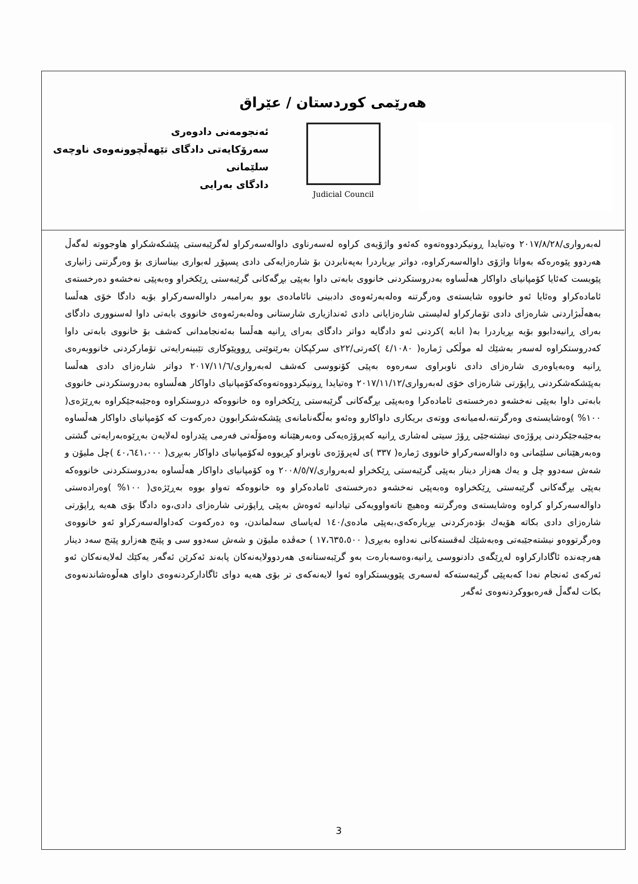هەرێمی کوردستان / عێراق
ئەنجومەنی دادوەری
سەرۆکایەتی دادگای تێهەڵچوونەوەی ناوچەی
سلێمانی
دادگای بەرایی
Judicial Council
لەبەرواری/٢٠١٧/٨/٢٨ وەتیایدا ڕونیکردووەتەوە کەئەو واژۆیەی کراوە لەسەرناوی داوالەسەرکراو لەگرێبەستی پێشکەشکراو هاوجووتە لەگەڵ هەردوو پێوەرەکە بەواتا واژۆی داوالەسەرکراوە، دواتر بڕیاردرا بەپەنابردن بۆ شارەزایەکی دادی پسپۆڕ لەبواری بیناسازی بۆ وەرگرتنی زانیاری پێویست کەئایا کۆمپانیای داواکار هەڵساوە بەدروستکردنی خانووی بابەتی داوا بەپێی بڕگەکانی گرێبەستی ڕێکخراو وەبەپێی نەخشەو دەرخستەی ئامادەکراو وەئایا ئەو خانووە شایستەی وەرگرتنە وەلەبەرئەوەی دادبینی نائامادەی بوو بەرامبەر داوالەسەرکراو بۆیە دادگا خۆی هەڵسا بەهەڵبژاردنی شارەزای دادی تۆمارکراو لەلیستی شارەزایانی دادی ئەندازیاری شارستانی وەلەبەرئەوەی خانووی بابەتی داوا لەسنووری دادگای بەرای ڕانیەدابوو بۆیە بڕیاردرا بە( انابە )کردنی ئەو دادگایە دواتر دادگای بەرای ڕانیە هەڵسا بەئەنجامدانی کەشف بۆ خانووی بابەتی داوا کەدروستکراوە لەسەر بەشێك لە موڵکی ژمارە( ٤/١٠٨٠ )کەرتی/٢٢ی سرکپکان بەرێنوێنی ڕووپێوکاری تێبینەرایەتی تۆمارکردنی خانووبەرەی ڕانیە وەبەیاوەری شارەزای دادی ناوبراوی سەرەوە بەپێی کۆنووسی کەشف لەبەرواری/٢٠١٧/١١/٦ دواتر شارەزای دادی هەڵسا بەپێشکەشکردنی ڕاپۆرتی شارەزای خۆی لەبەرواری/٢٠١٧/١١/١٢ وەتیایدا ڕونیکردووەتەوەکەکۆمپانیای داواکار هەڵساوە بەدروستکردنی خانووی بابەتی داوا بەپێی نەخشەو دەرخستەی ئامادەکرا وەبەپێی بڕگەکانی گرێبەستی ڕێکخراوە وە خانووەکە دروستکراوە وەجێبەجێکراوە بەڕێژەی( ١٠٠% )وەشایستەی وەرگرتنە،لەمیانەی ووتەی بریکاری داواکارو وەئەو بەڵگەنامانەی پێشکەشکرابوون دەرکەوت کە کۆمپانیای داواکار هەڵساوە بەجێبەجێکردنی پرۆژەی نیشتەجێی ڕۆژ سیتی لەشاری ڕانیە کەپرۆژەیەکی وەبەرهێنانە وەمۆڵەتی فەرمی پێدراوە لەلایەن بەڕێوەبەرایەتی گشتی وەبەرهێنانی سلێمانی وە داوالەسەرکراو خانووی ژمارە( ٣٣٧ )ی لەپرۆژەی ناوبراو کڕیووە لەکۆمپانیای داواکار بەبڕی( ٤٠،٦٤١،٠٠٠ )چل ملیۆن و شەش سەدوو چل و یەك هەزار دینار بەپێی گرێبەستی ڕێکخراو لەبەرواری/٢٠٠٨/٥/٧ وە کۆمپانیای داواکار هەڵساوە بەدروستکردنی خانووەکە بەپێی بڕگەکانی گرێبەستی ڕێکخراوە وەبەپێی نەخشەو دەرخستەی ئامادەکراو وە خانووەکە تەواو بووە بەڕێژەی( ١٠٠% )وەرادەستی داوالەسەرکراو کراوە وەشایستەی وەرگرتنە وەهیچ ناتەواوویەکی تیادانیە ئەوەش بەپێی ڕاپۆرتی شارەزای دادی،وە دادگا بۆی هەیە ڕاپۆرتی شارەزای دادی بکاتە هۆیەك بۆدەرکردنی بڕیارەکەی،بەپێی مادەی/١٤٠ لەیاسای سەلماندن، وە دەرکەوت کەداوالەسەرکراو ئەو خانووەی وەرگرتووەو نیشتەجێبەتی وەبەشێك لەقستەکانی نەداوە بەبڕی( ١٧،٦٣٥،٥٠٠ ) حەڤدە ملیۆن و شەش سەدوو سی و پێنج هەزارو پێنج سەد دینار هەرچەندە ئاگادارکراوە لەڕێگەی دادنووسی ڕانیە،وەسەبارەت بەو گرێبەستانەی هەردوولایەنەکان پابەند ئەکرێن ئەگەر یەکێك لەلایەنەکان ئەو ئەرکەی ئەنجام نەدا کەبەپێی گرێبەستەکە لەسەری پێوویستکراوە ئەوا لایەنەکەی تر بۆی هەیە دوای ئاگادارکردنەوەی داوای هەڵوەشاندنەوەی بکات لەگەڵ قەرەبووکردنەوەی ئەگەر
3